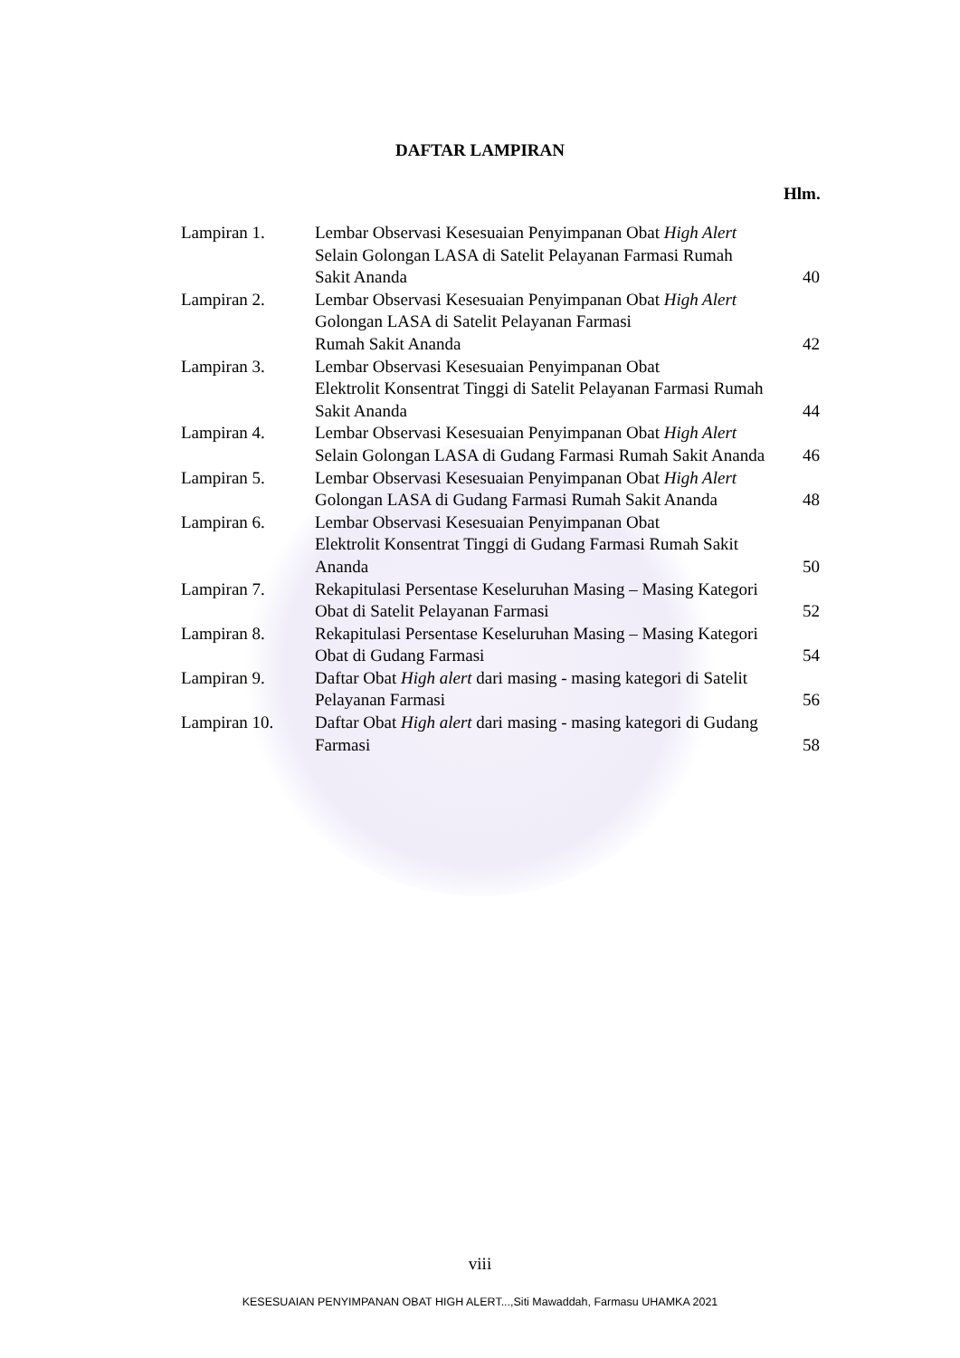DAFTAR LAMPIRAN
Hlm.
| Lampiran 1. | Lembar Observasi Kesesuaian Penyimpanan Obat High Alert Selain Golongan LASA di Satelit Pelayanan Farmasi Rumah Sakit Ananda | 40 |
| Lampiran 2. | Lembar Observasi Kesesuaian Penyimpanan Obat High Alert Golongan LASA di Satelit Pelayanan Farmasi Rumah Sakit Ananda | 42 |
| Lampiran 3. | Lembar Observasi Kesesuaian Penyimpanan Obat Elektrolit Konsentrat Tinggi di Satelit Pelayanan Farmasi Rumah Sakit Ananda | 44 |
| Lampiran 4. | Lembar Observasi Kesesuaian Penyimpanan Obat High Alert Selain Golongan LASA di Gudang Farmasi Rumah Sakit Ananda | 46 |
| Lampiran 5. | Lembar Observasi Kesesuaian Penyimpanan Obat High Alert Golongan LASA di Gudang Farmasi Rumah Sakit Ananda | 48 |
| Lampiran 6. | Lembar Observasi Kesesuaian Penyimpanan Obat Elektrolit Konsentrat Tinggi di Gudang Farmasi Rumah Sakit Ananda | 50 |
| Lampiran 7. | Rekapitulasi Persentase Keseluruhan Masing – Masing Kategori Obat di Satelit Pelayanan Farmasi | 52 |
| Lampiran 8. | Rekapitulasi Persentase Keseluruhan Masing – Masing Kategori Obat di Gudang Farmasi | 54 |
| Lampiran 9. | Daftar Obat High alert dari masing - masing kategori di Satelit Pelayanan Farmasi | 56 |
| Lampiran 10. | Daftar Obat High alert dari masing - masing kategori di Gudang Farmasi | 58 |
viii
KESESUAIAN PENYIMPANAN OBAT HIGH ALERT...,Siti Mawaddah, Farmasu UHAMKA 2021